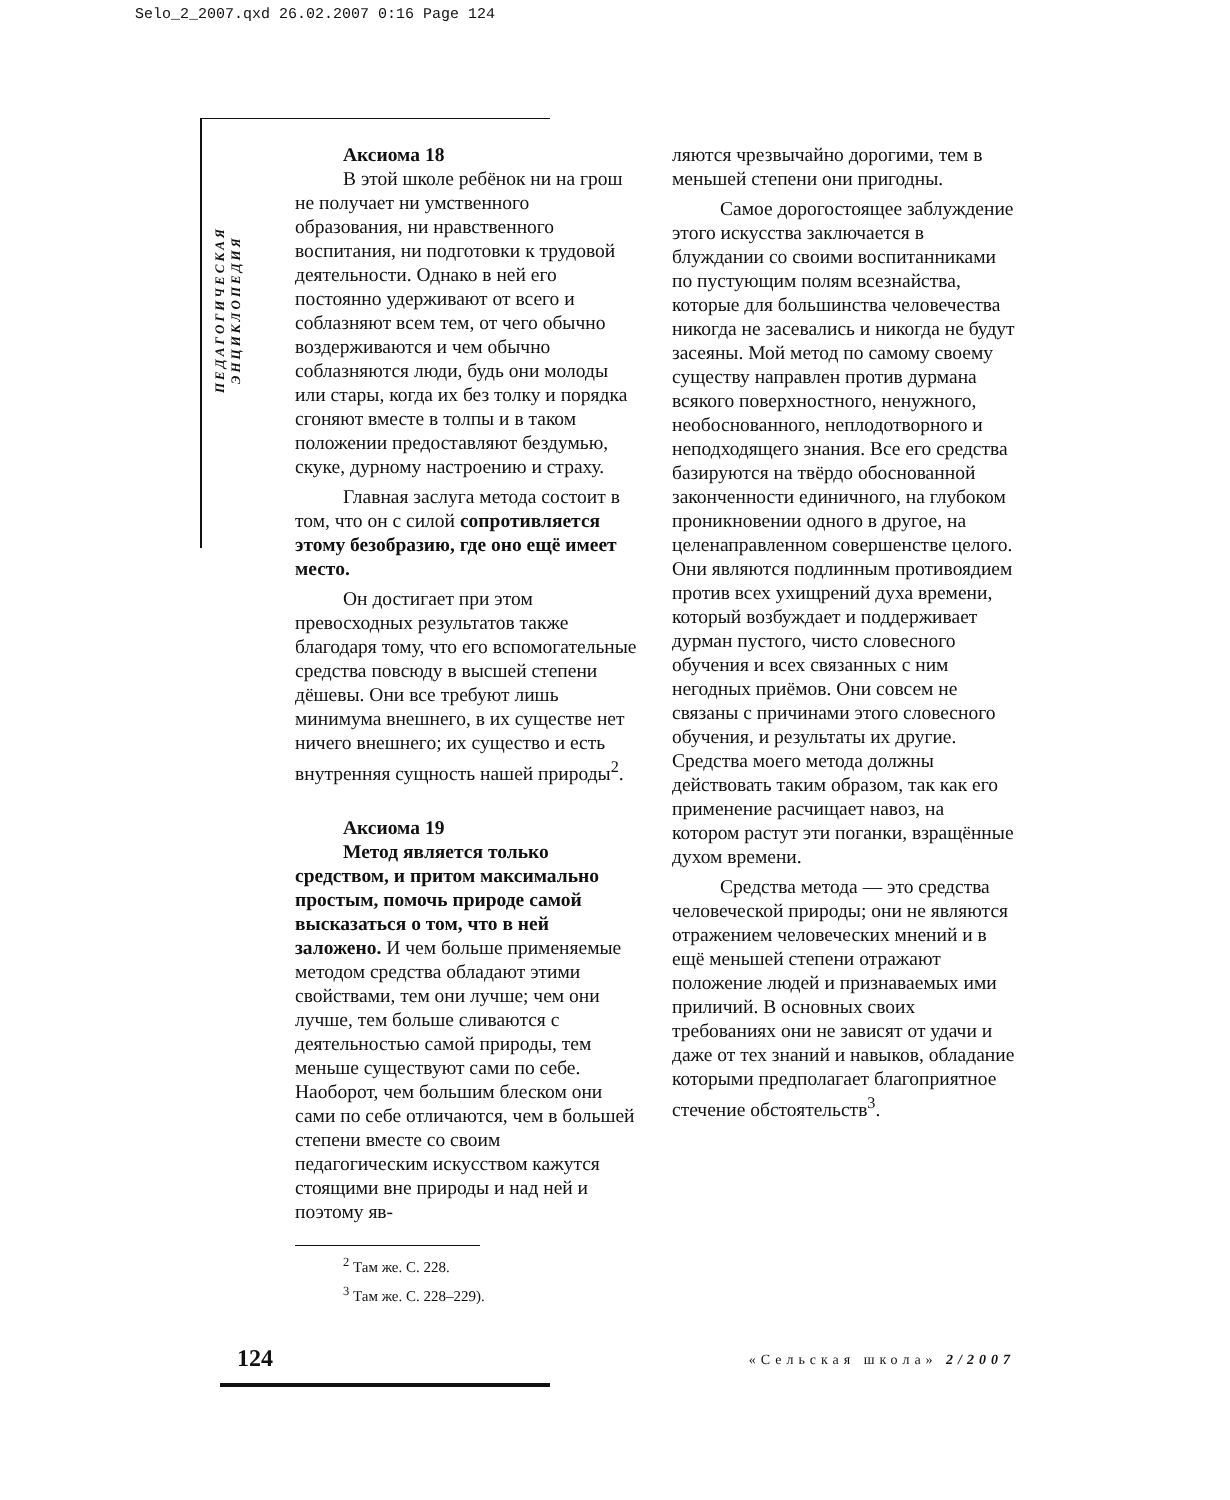Selo_2_2007.qxd 26.02.2007 0:16 Page 124
ПЕДАГОГИЧЕСКАЯ ЭНЦИКЛОПЕДИЯ
Аксиома 18
В этой школе ребёнок ни на грош не получает ни умственного образования, ни нравственного воспитания, ни подготовки к трудовой деятельности. Однако в ней его постоянно удерживают от всего и соблазняют всем тем, от чего обычно воздерживаются и чем обычно соблазняются люди, будь они молоды или стары, когда их без толку и порядка сгоняют вместе в толпы и в таком положении предоставляют бездумью, скуке, дурному настроению и страху.
Главная заслуга метода состоит в том, что он с силой сопротивляется этому безобразию, где оно ещё имеет место.
Он достигает при этом превосходных результатов также благодаря тому, что его вспомогательные средства повсюду в высшей степени дёшевы. Они все требуют лишь минимума внешнего, в их существе нет ничего внешнего; их существо и есть внутренняя сущность нашей природы<sup>2</sup>.
Аксиома 19
Метод является только средством, и притом максимально простым, помочь природе самой высказаться о том, что в ней заложено. И чем больше применяемые методом средства обладают этими свойствами, тем они лучше; чем они лучше, тем больше сливаются с деятельностью самой природы, тем меньше существуют сами по себе. Наоборот, чем большим блеском они сами по себе отличаются, чем в большей степени вместе со своим педагогическим искусством кажутся стоящими вне природы и над ней и поэтому яв-
ляются чрезвычайно дорогими, тем в меньшей степени они пригодны.
Самое дорогостоящее заблуждение этого искусства заключается в блуждании со своими воспитанниками по пустующим полям всезнайства, которые для большинства человечества никогда не засевались и никогда не будут засеяны. Мой метод по самому своему существу направлен против дурмана всякого поверхностного, ненужного, необоснованного, неплодотворного и неподходящего знания. Все его средства базируются на твёрдо обоснованной законченности единичного, на глубоком проникновении одного в другое, на целенаправленном совершенстве целого. Они являются подлинным противоядием против всех ухищрений духа времени, который возбуждает и поддерживает дурман пустого, чисто словесного обучения и всех связанных с ним негодных приёмов. Они совсем не связаны с причинами этого словесного обучения, и результаты их другие. Средства моего метода должны действовать таким образом, так как его применение расчищает навоз, на котором растут эти поганки, взращённые духом времени.
Средства метода — это средства человеческой природы; они не являются отражением человеческих мнений и в ещё меньшей степени отражают положение людей и признаваемых ими приличий. В основных своих требованиях они не зависят от удачи и даже от тех знаний и навыков, обладание которыми предполагает благоприятное стечение обстоятельств<sup>3</sup>.
<sup>2</sup> Там же. С. 228.
<sup>3</sup> Там же. С. 228–229).
124 «Сельская школа» 2/2007